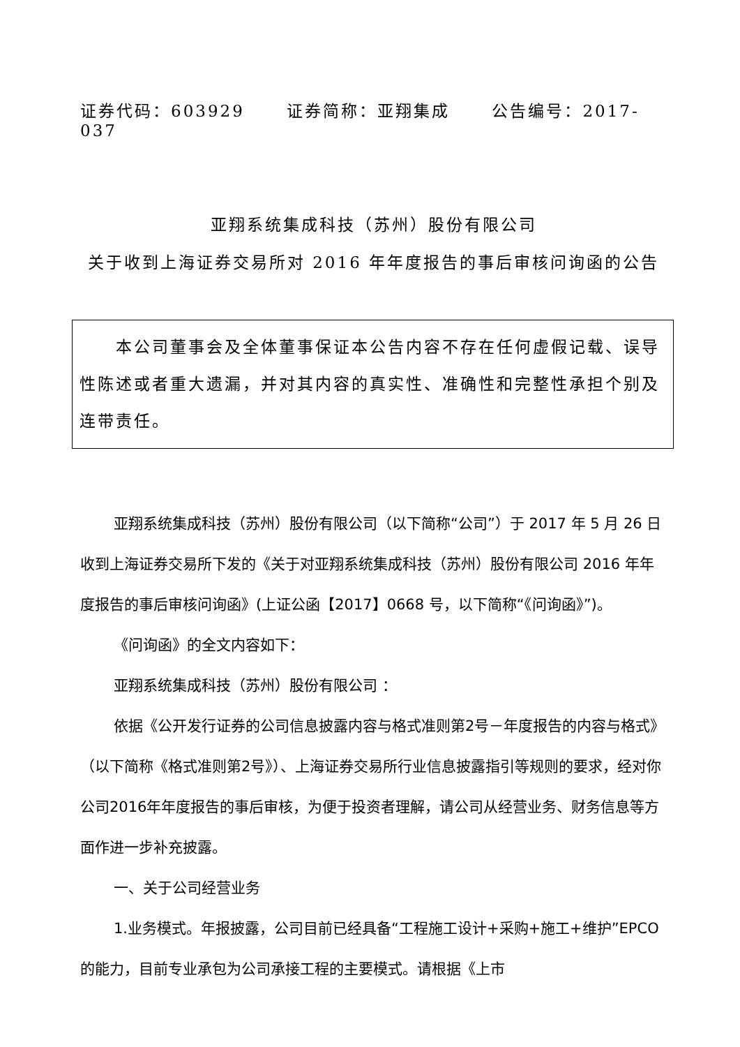证券代码：603929 证券简称：亚翔集成 公告编号：2017-037
亚翔系统集成科技（苏州）股份有限公司
关于收到上海证券交易所对 2016 年年度报告的事后审核问询函的公告
　　本公司董事会及全体董事保证本公告内容不存在任何虚假记载、误导性陈述或者重大遗漏，并对其内容的真实性、准确性和完整性承担个别及连带责任。
亚翔系统集成科技（苏州）股份有限公司（以下简称“公司”）于 2017 年 5 月 26 日收到上海证券交易所下发的《关于对亚翔系统集成科技（苏州）股份有限公司 2016 年年度报告的事后审核问询函》(上证公函【2017】0668 号，以下简称“《问询函》”)。
《问询函》的全文内容如下：
亚翔系统集成科技（苏州）股份有限公司 ：
依据《公开发行证券的公司信息披露内容与格式准则第2号－年度报告的内容与格式》（以下简称《格式准则第2号》）、上海证券交易所行业信息披露指引等规则的要求，经对你公司2016年年度报告的事后审核，为便于投资者理解，请公司从经营业务、财务信息等方面作进一步补充披露。
一、关于公司经营业务
1.业务模式。年报披露，公司目前已经具备“工程施工设计+采购+施工+维护”EPCO的能力，目前专业承包为公司承接工程的主要模式。请根据《上市